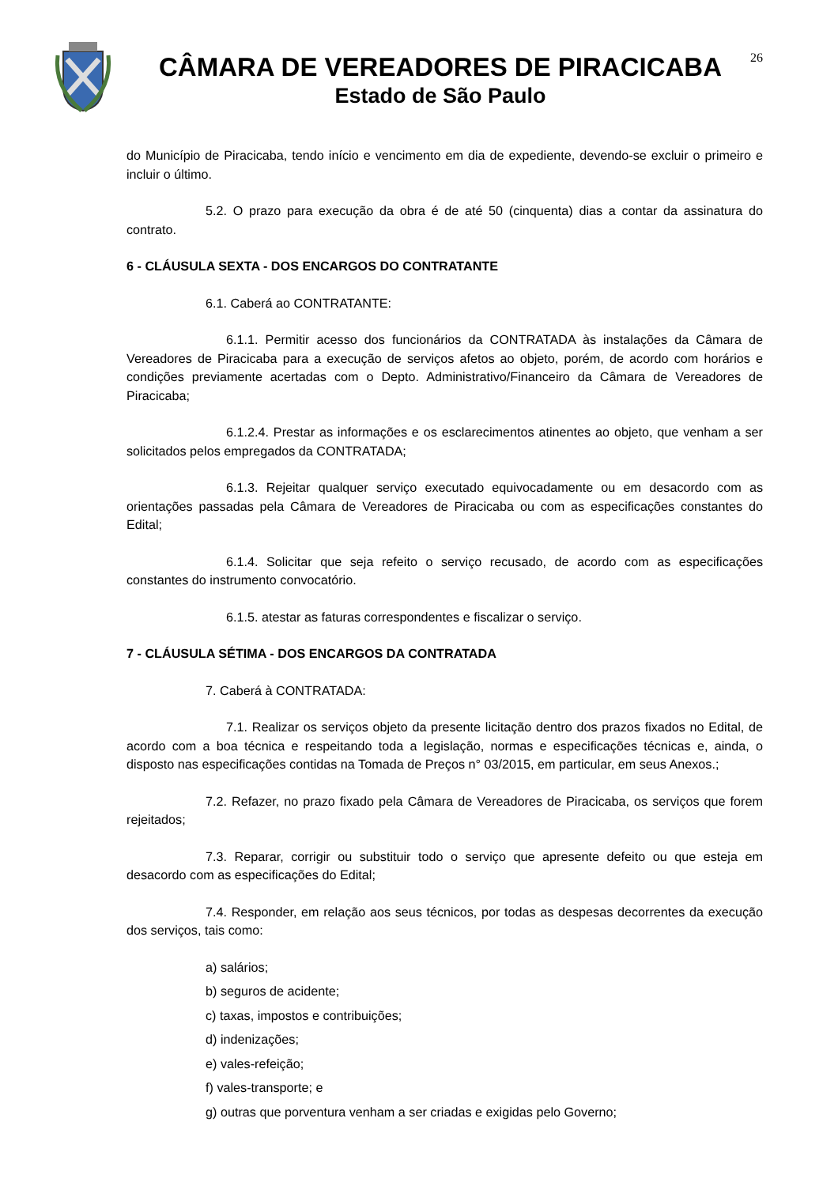CÂMARA DE VEREADORES DE PIRACICABA
Estado de São Paulo
26
do Município de Piracicaba, tendo início e vencimento em dia de expediente, devendo-se excluir o primeiro e incluir o último.
5.2. O prazo para execução da obra é de até 50 (cinquenta) dias a contar da assinatura do contrato.
6 - CLÁUSULA SEXTA - DOS ENCARGOS DO CONTRATANTE
6.1. Caberá ao CONTRATANTE:
6.1.1. Permitir acesso dos funcionários da CONTRATADA às instalações da Câmara de Vereadores de Piracicaba para a execução de serviços afetos ao objeto, porém, de acordo com horários e condições previamente acertadas com o Depto. Administrativo/Financeiro da Câmara de Vereadores de Piracicaba;
6.1.2.4. Prestar as informações e os esclarecimentos atinentes ao objeto, que venham a ser solicitados pelos empregados da CONTRATADA;
6.1.3. Rejeitar qualquer serviço executado equivocadamente ou em desacordo com as orientações passadas pela Câmara de Vereadores de Piracicaba ou com as especificações constantes do Edital;
6.1.4. Solicitar que seja refeito o serviço recusado, de acordo com as especificações constantes do instrumento convocatório.
6.1.5. atestar as faturas correspondentes e fiscalizar o serviço.
7 - CLÁUSULA SÉTIMA - DOS ENCARGOS DA CONTRATADA
7. Caberá à CONTRATADA:
7.1. Realizar os serviços objeto da presente licitação dentro dos prazos fixados no Edital, de acordo com a boa técnica e respeitando toda a legislação, normas e especificações técnicas e, ainda, o disposto nas especificações contidas na Tomada de Preços n° 03/2015, em particular, em seus Anexos.;
7.2. Refazer, no prazo fixado pela Câmara de Vereadores de Piracicaba, os serviços que forem rejeitados;
7.3. Reparar, corrigir ou substituir todo o serviço que apresente defeito ou que esteja em desacordo com as especificações do Edital;
7.4. Responder, em relação aos seus técnicos, por todas as despesas decorrentes da execução dos serviços, tais como:
a) salários;
b) seguros de acidente;
c) taxas, impostos e contribuições;
d) indenizações;
e) vales-refeição;
f) vales-transporte; e
g) outras que porventura venham a ser criadas e exigidas pelo Governo;